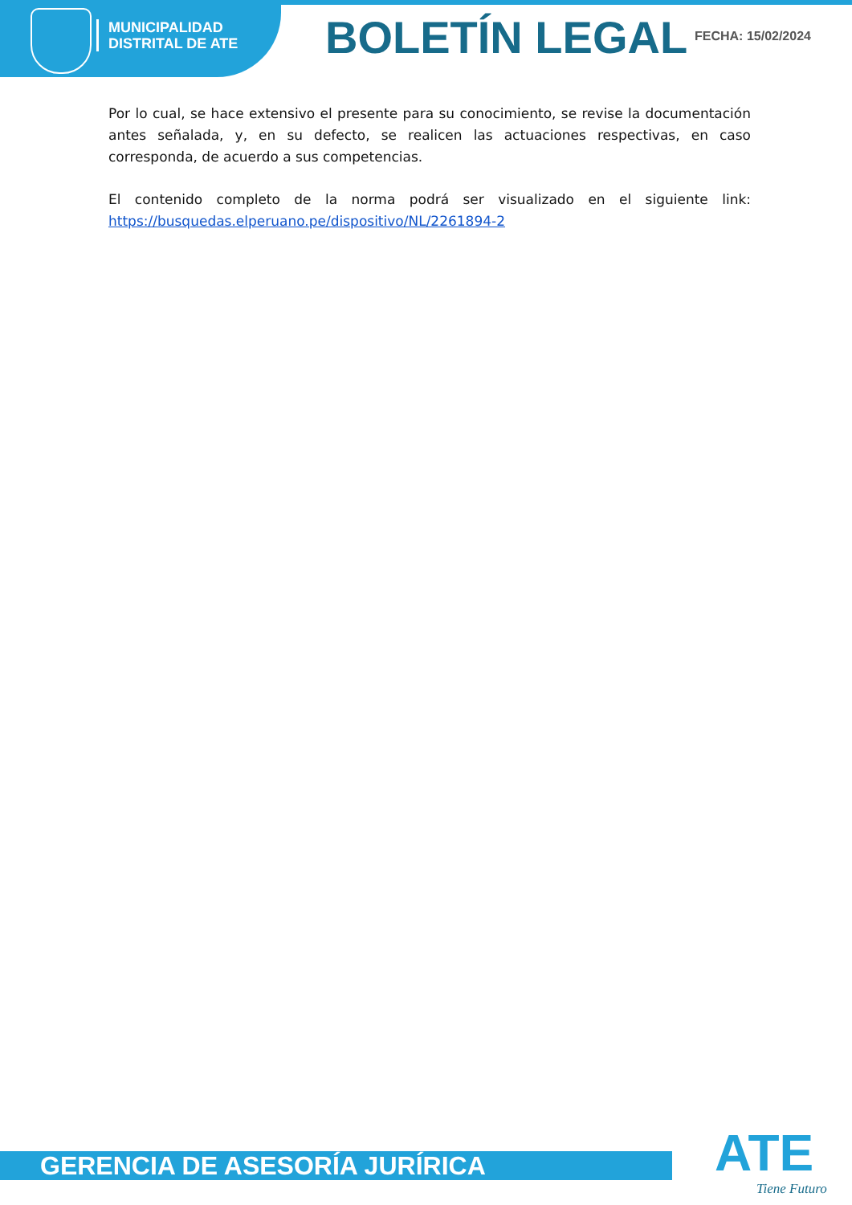MUNICIPALIDAD
DISTRITAL DE ATE
BOLETÍN LEGAL FECHA: 15/02/2024
Por lo cual, se hace extensivo el presente para su conocimiento, se revise la documentación antes señalada, y, en su defecto, se realicen las actuaciones respectivas, en caso corresponda, de acuerdo a sus competencias.
El contenido completo de la norma podrá ser visualizado en el siguiente link: https://busquedas.elperuano.pe/dispositivo/NL/2261894-2
GERENCIA DE ASESORÍA JURÍRICA ATE Tiene Futuro